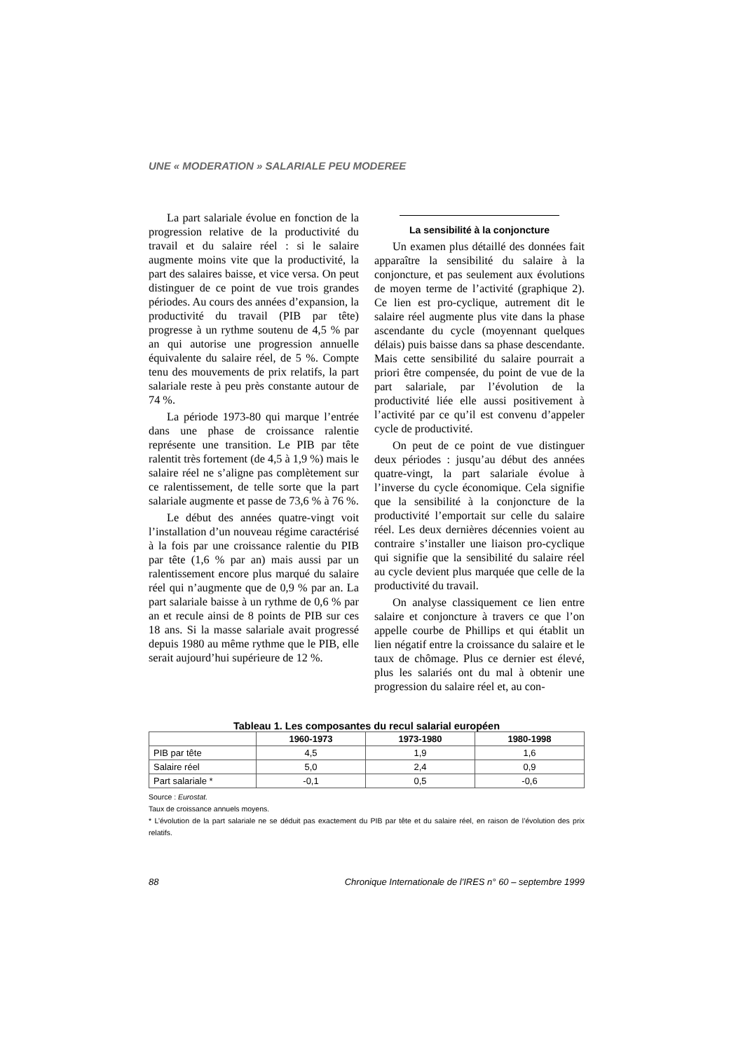UNE « MODERATION » SALARIALE PEU MODEREE
La part salariale évolue en fonction de la progression relative de la productivité du travail et du salaire réel : si le salaire augmente moins vite que la productivité, la part des salaires baisse, et vice versa. On peut distinguer de ce point de vue trois grandes périodes. Au cours des années d’expansion, la productivité du travail (PIB par tête) progresse à un rythme soutenu de 4,5 % par an qui autorise une progression annuelle équivalente du salaire réel, de 5 %. Compte tenu des mouvements de prix relatifs, la part salariale reste à peu près constante autour de 74 %.
La période 1973-80 qui marque l’entrée dans une phase de croissance ralentie représente une transition. Le PIB par tête ralentit très fortement (de 4,5 à 1,9 %) mais le salaire réel ne s’aligne pas complètement sur ce ralentissement, de telle sorte que la part salariale augmente et passe de 73,6 % à 76 %.
Le début des années quatre-vingt voit l’installation d’un nouveau régime caractérisé à la fois par une croissance ralentie du PIB par tête (1,6 % par an) mais aussi par un ralentissement encore plus marqué du salaire réel qui n’augmente que de 0,9 % par an. La part salariale baisse à un rythme de 0,6 % par an et recule ainsi de 8 points de PIB sur ces 18 ans. Si la masse salariale avait progressé depuis 1980 au même rythme que le PIB, elle serait aujourd’hui supérieure de 12 %.
La sensibilité à la conjoncture
Un examen plus détaillé des données fait apparaître la sensibilité du salaire à la conjoncture, et pas seulement aux évolutions de moyen terme de l’activité (graphique 2). Ce lien est pro-cyclique, autrement dit le salaire réel augmente plus vite dans la phase ascendante du cycle (moyennant quelques délais) puis baisse dans sa phase descendante. Mais cette sensibilité du salaire pourrait a priori être compensée, du point de vue de la part salariale, par l’évolution de la productivité liée elle aussi positivement à l’activité par ce qu’il est convenu d’appeler cycle de productivité.
On peut de ce point de vue distinguer deux périodes : jusqu’au début des années quatre-vingt, la part salariale évolue à l’inverse du cycle économique. Cela signifie que la sensibilité à la conjoncture de la productivité l’emportait sur celle du salaire réel. Les deux dernières décennies voient au contraire s’installer une liaison pro-cyclique qui signifie que la sensibilité du salaire réel au cycle devient plus marquée que celle de la productivité du travail.
On analyse classiquement ce lien entre salaire et conjoncture à travers ce que l’on appelle courbe de Phillips et qui établit un lien négatif entre la croissance du salaire et le taux de chômage. Plus ce dernier est élevé, plus les salariés ont du mal à obtenir une progression du salaire réel et, au con-
Tableau 1. Les composantes du recul salarial européen
| | 1960-1973 | 1973-1980 | 1980-1998 |
| --- | --- | --- | --- |
| PIB par tête | 4,5 | 1,9 | 1,6 |
| Salaire réel | 5,0 | 2,4 | 0,9 |
| Part salariale * | -0,1 | 0,5 | -0,6 |
Source : Eurostat.
Taux de croissance annuels moyens.
* L’évolution de la part salariale ne se déduit pas exactement du PIB par tête et du salaire réel, en raison de l’évolution des prix relatifs.
88 Chronique Internationale de l'IRES n° 60 – septembre 1999